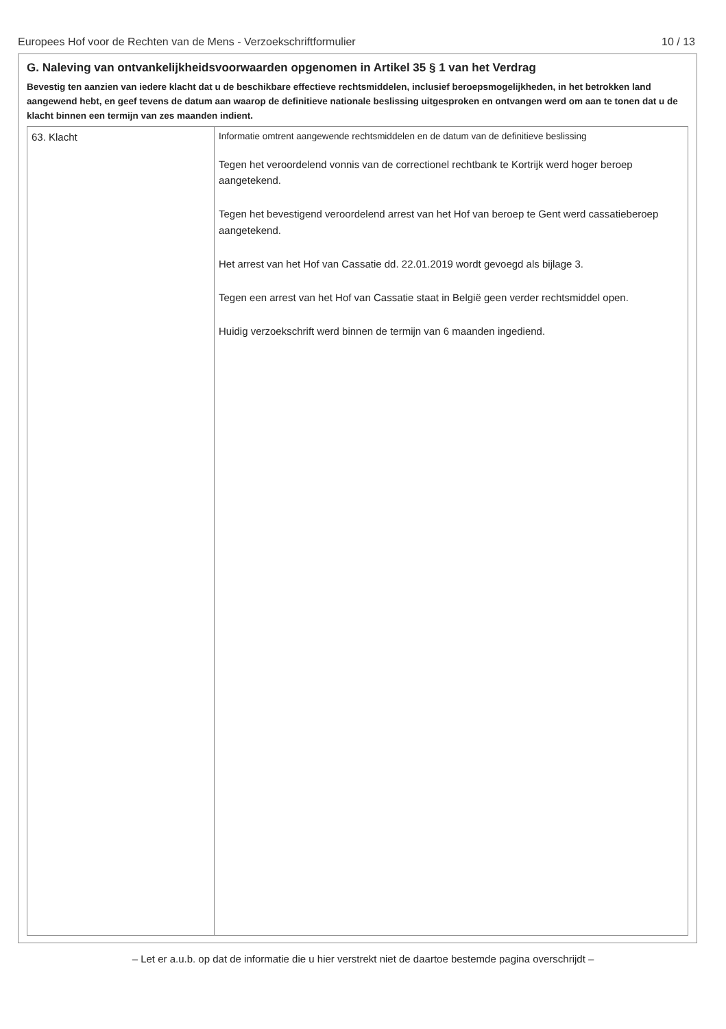Europees Hof voor de Rechten van de Mens - Verzoekschriftformulier 10 / 13
G. Naleving van ontvankelijkheidsvoorwaarden opgenomen in Artikel 35 § 1 van het Verdrag
Bevestig ten aanzien van iedere klacht dat u de beschikbare effectieve rechtsmiddelen, inclusief beroepsmogelijkheden, in het betrokken land aangewend hebt, en geef tevens de datum aan waarop de definitieve nationale beslissing uitgesproken en ontvangen werd om aan te tonen dat u de klacht binnen een termijn van zes maanden indient.
| 63. Klacht | Informatie omtrent aangewende rechtsmiddelen en de datum van de definitieve beslissing Tegen het veroordelend vonnis van de correctionel rechtbank te Kortrijk werd hoger beroep aangetekend. Tegen het bevestigend veroordelend arrest van het Hof van beroep te Gent werd cassatieberoep aangetekend. Het arrest van het Hof van Cassatie dd. 22.01.2019 wordt gevoegd als bijlage 3. Tegen een arrest van het Hof van Cassatie staat in België geen verder rechtsmiddel open. Huidig verzoekschrift werd binnen de termijn van 6 maanden ingediend. |
– Let er a.u.b. op dat de informatie die u hier verstrekt niet de daartoe bestemde pagina overschrijdt –